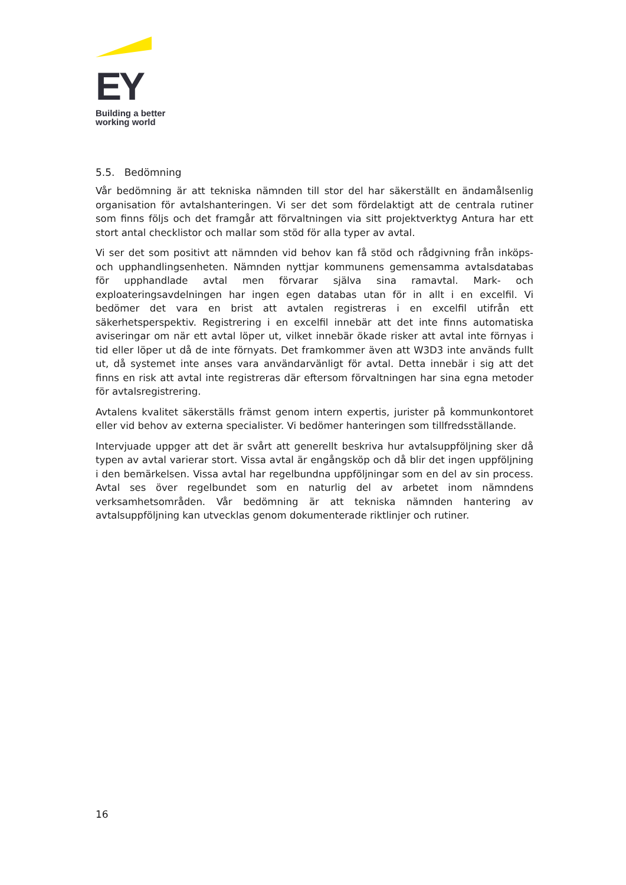EY
Building a better
working world
5.5. Bedömning
Vår bedömning är att tekniska nämnden till stor del har säkerställt en ändamålsenlig organisation för avtalshanteringen. Vi ser det som fördelaktigt att de centrala rutiner som finns följs och det framgår att förvaltningen via sitt projektverktyg Antura har ett stort antal checklistor och mallar som stöd för alla typer av avtal.
Vi ser det som positivt att nämnden vid behov kan få stöd och rådgivning från inköps- och upphandlingsenheten. Nämnden nyttjar kommunens gemensamma avtalsdatabas för upphandlade avtal men förvarar själva sina ramavtal. Mark- och exploateringsavdelningen har ingen egen databas utan för in allt i en excelfil. Vi bedömer det vara en brist att avtalen registreras i en excelfil utifrån ett säkerhetsperspektiv. Registrering i en excelfil innebär att det inte finns automatiska aviseringar om när ett avtal löper ut, vilket innebär ökade risker att avtal inte förnyas i tid eller löper ut då de inte förnyats. Det framkommer även att W3D3 inte används fullt ut, då systemet inte anses vara användarvänligt för avtal. Detta innebär i sig att det finns en risk att avtal inte registreras där eftersom förvaltningen har sina egna metoder för avtalsregistrering.
Avtalens kvalitet säkerställs främst genom intern expertis, jurister på kommunkontoret eller vid behov av externa specialister. Vi bedömer hanteringen som tillfredsställande.
Intervjuade uppger att det är svårt att generellt beskriva hur avtalsuppföljning sker då typen av avtal varierar stort. Vissa avtal är engångsköp och då blir det ingen uppföljning i den bemärkelsen. Vissa avtal har regelbundna uppföljningar som en del av sin process. Avtal ses över regelbundet som en naturlig del av arbetet inom nämndens verksamhetsområden. Vår bedömning är att tekniska nämnden hantering av avtalsuppföljning kan utvecklas genom dokumenterade riktlinjer och rutiner.
16